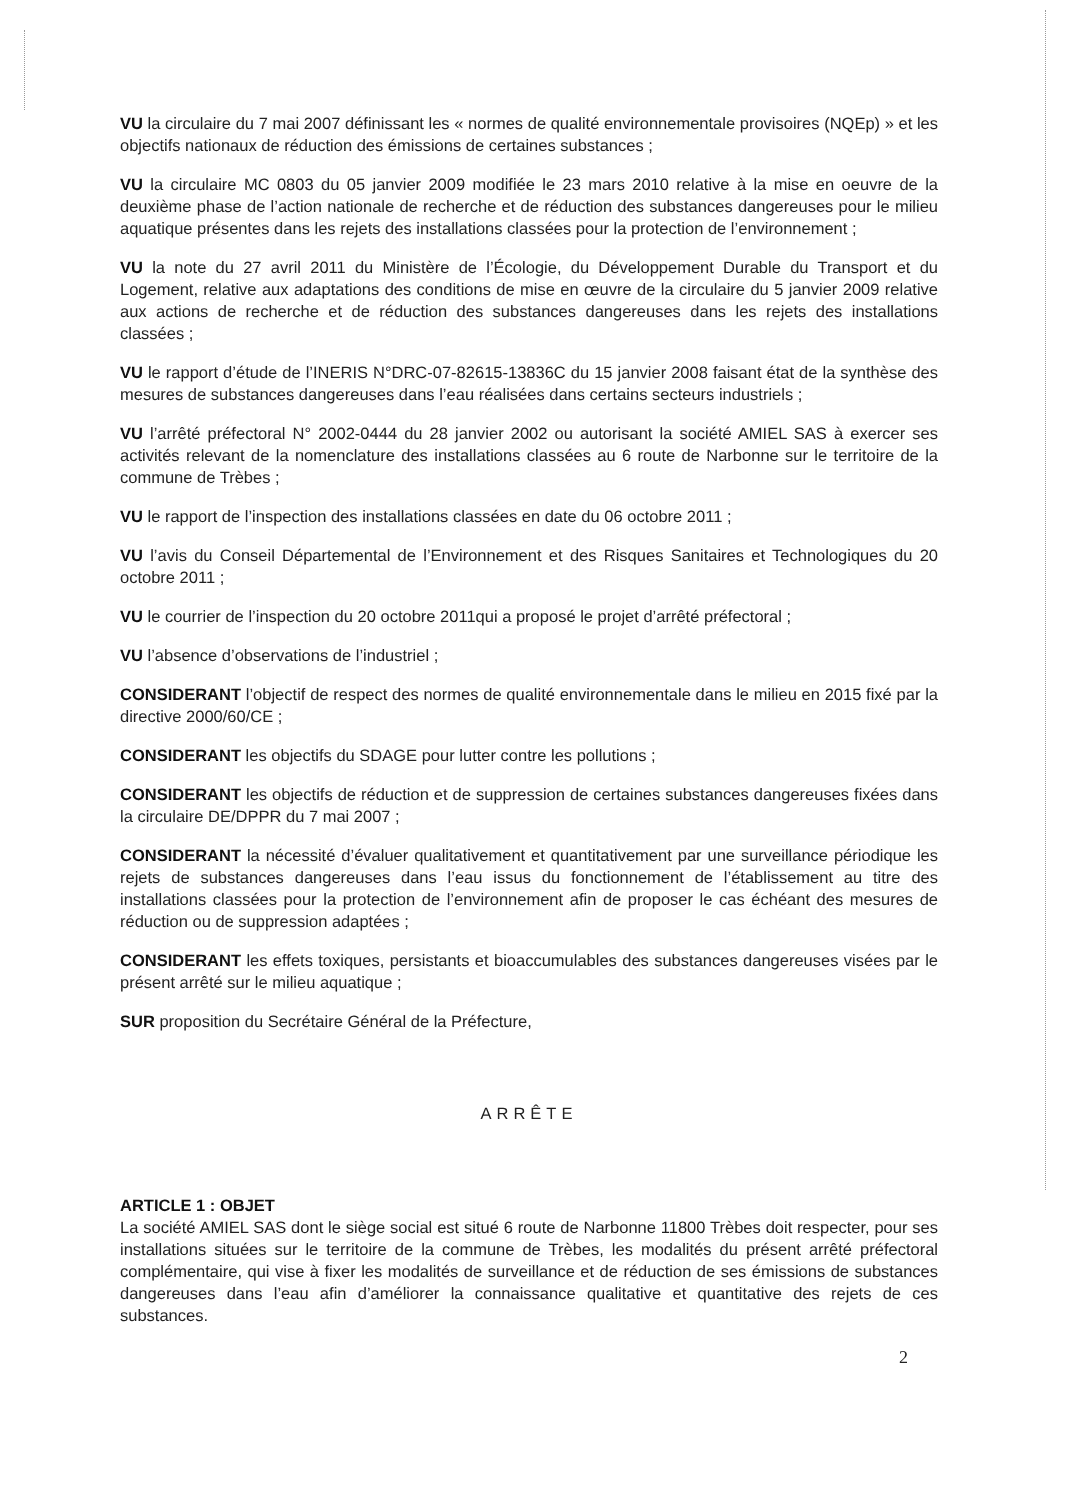VU la circulaire du 7 mai 2007 définissant les « normes de qualité environnementale provisoires (NQEp) » et les objectifs nationaux de réduction des émissions de certaines substances ;
VU la circulaire MC 0803 du 05 janvier 2009 modifiée le 23 mars 2010 relative à la mise en oeuvre de la deuxième phase de l’action nationale de recherche et de réduction des substances dangereuses pour le milieu aquatique présentes dans les rejets des installations classées pour la protection de l’environnement ;
VU la note du 27 avril 2011 du Ministère de l’Écologie, du Développement Durable du Transport et du Logement, relative aux adaptations des conditions de mise en œuvre de la circulaire du 5 janvier 2009 relative aux actions de recherche et de réduction des substances dangereuses dans les rejets des installations classées ;
VU le rapport d’étude de l’INERIS N°DRC-07-82615-13836C du 15 janvier 2008 faisant état de la synthèse des mesures de substances dangereuses dans l’eau réalisées dans certains secteurs industriels ;
VU l’arrêté préfectoral N° 2002-0444 du 28 janvier 2002 ou autorisant la société AMIEL SAS à exercer ses activités relevant de la nomenclature des installations classées au 6 route de Narbonne sur le territoire de la commune de Trèbes ;
VU le rapport de l’inspection des installations classées en date du 06 octobre 2011 ;
VU l’avis du Conseil Départemental de l’Environnement et des Risques Sanitaires et Technologiques du 20 octobre 2011 ;
VU le courrier de l’inspection du 20 octobre 2011qui a proposé le projet d’arrêté préfectoral ;
VU l’absence d’observations de l’industriel ;
CONSIDERANT l’objectif de respect des normes de qualité environnementale dans le milieu en 2015 fixé par la directive 2000/60/CE ;
CONSIDERANT les objectifs du SDAGE pour lutter contre les pollutions ;
CONSIDERANT les objectifs de réduction et de suppression de certaines substances dangereuses fixées dans la circulaire DE/DPPR du 7 mai 2007 ;
CONSIDERANT la nécessité d’évaluer qualitativement et quantitativement par une surveillance périodique les rejets de substances dangereuses dans l’eau issus du fonctionnement de l’établissement au titre des installations classées pour la protection de l’environnement afin de proposer le cas échéant des mesures de réduction ou de suppression adaptées ;
CONSIDERANT les effets toxiques, persistants et bioaccumulables des substances dangereuses visées par le présent arrêté sur le milieu aquatique ;
SUR proposition du Secrétaire Général de la Préfecture,
ARRÊTE
ARTICLE 1 : OBJET
La société AMIEL SAS dont le siège social est situé 6 route de Narbonne 11800 Trèbes doit respecter, pour ses installations situées sur le territoire de la commune de Trèbes, les modalités du présent arrêté préfectoral complémentaire, qui vise à fixer les modalités de surveillance et de réduction de ses émissions de substances dangereuses dans l’eau afin d’améliorer la connaissance qualitative et quantitative des rejets de ces substances.
2